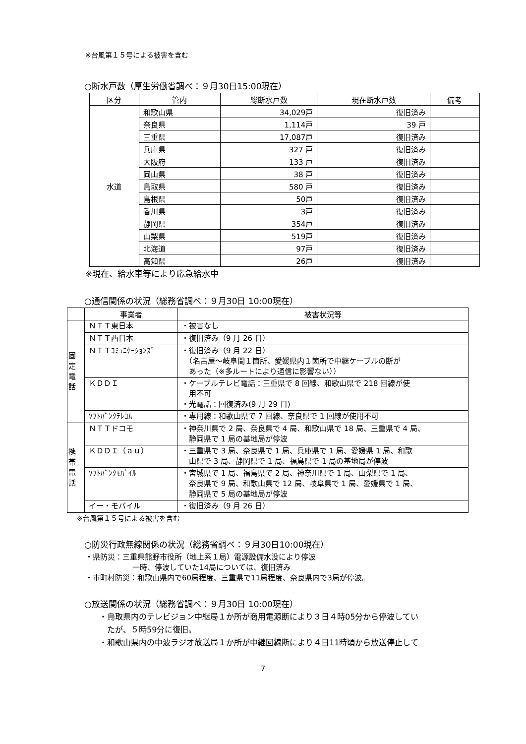※台風第１５号による被害を含む
○断水戸数（厚生労働省調べ：９月30日15:00現在）
| 区分 | 管内 | 総断水戸数 | 現在断水戸数 | 備考 |
| --- | --- | --- | --- | --- |
| 水道 | 和歌山県 | 34,029戸 | 復旧済み | |
| | 奈良県 | 1,114戸 | 39 戸 | |
| | 三重県 | 17,087戸 | 復旧済み | |
| | 兵庫県 | 327 戸 | 復旧済み | |
| | 大阪府 | 133 戸 | 復旧済み | |
| | 岡山県 | 38 戸 | 復旧済み | |
| | 鳥取県 | 580 戸 | 復旧済み | |
| | 島根県 | 50戸 | 復旧済み | |
| | 香川県 | 3戸 | 復旧済み | |
| | 静岡県 | 354戸 | 復旧済み | |
| | 山梨県 | 519戸 | 復旧済み | |
| | 北海道 | 97戸 | 復旧済み | |
| | 高知県 | 26戸 | 復旧済み | |
※現在、給水車等により応急給水中
○通信関係の状況（総務省調べ：９月30日 10:00現在）
| | 事業者 | 被害状況等 |
| --- | --- | --- |
| 固 定 電 話 | ＮＴＴ東日本 | ・被害なし |
| | ＮＴＴ西日本 | ・復旧済み（9 月 26 日） |
| | ＮＴＴｺﾐｭﾆｹｰｼｮﾝｽﾞ | ・復旧済み（9 月 22 日） （名古屋～岐阜間１箇所、愛媛県内１箇所で中継ケーブルの断が あった（※多ルートにより通信に影響ない）） |
| | ＫＤＤＩ | ・ケーブルテレビ電話：三重県で 8 回線、和歌山県で 218 回線が使 用不可 ・光電話：回復済み(9 月 29 日) |
| | ｿﾌﾄﾊﾞﾝｸﾃﾚｺﾑ | ・専用線：和歌山県で 7 回線、奈良県で 1 回線が使用不可 |
| 携 帯 電 話 | ＮＴＴドコモ | ・神奈川県で 2 局、奈良県で 4 局、和歌山県で 18 局、三重県で 4 局、 静岡県で 1 局の基地局が停波 |
| | ＫＤＤＩ（ａｕ） | ・三重県で 3 局、奈良県で 1 局、兵庫県で 1 局、愛媛県 1 局、和歌 山県で 3 局、静岡県で 1 局、福島県で 1 局の基地局が停波 |
| | ｿﾌﾄﾊﾞﾝｸﾓﾊﾞｲﾙ | ・宮城県で 1 局、福島県で 2 局、神奈川県で 1 局、山梨県で 1 局、 奈良県で 9 局、和歌山県で 12 局、岐阜県で 1 局、愛媛県で 1 局、 静岡県で 5 局の基地局が停波 |
| | イー・モバイル | ・復旧済み（9 月 26 日） |
※台風第１５号による被害を含む
○防災行政無線関係の状況（総務省調べ：９月30日10:00現在）
・県防災：三重県熊野市役所（地上系１局）電源設備水没により停波
一時、停波していた14局については、復旧済み
・市町村防災：和歌山県内で60局程度、三重県で11局程度、奈良県内で3局が停波。
○放送関係の状況（総務省調べ：９月30日 10:00現在）
・鳥取県内のテレビジョン中継局１か所が商用電源断により３日４時05分から停波してい
　たが、５時59分に復旧。
・和歌山県内の中波ラジオ放送局１か所が中継回線断により４日11時頃から放送停止して
7